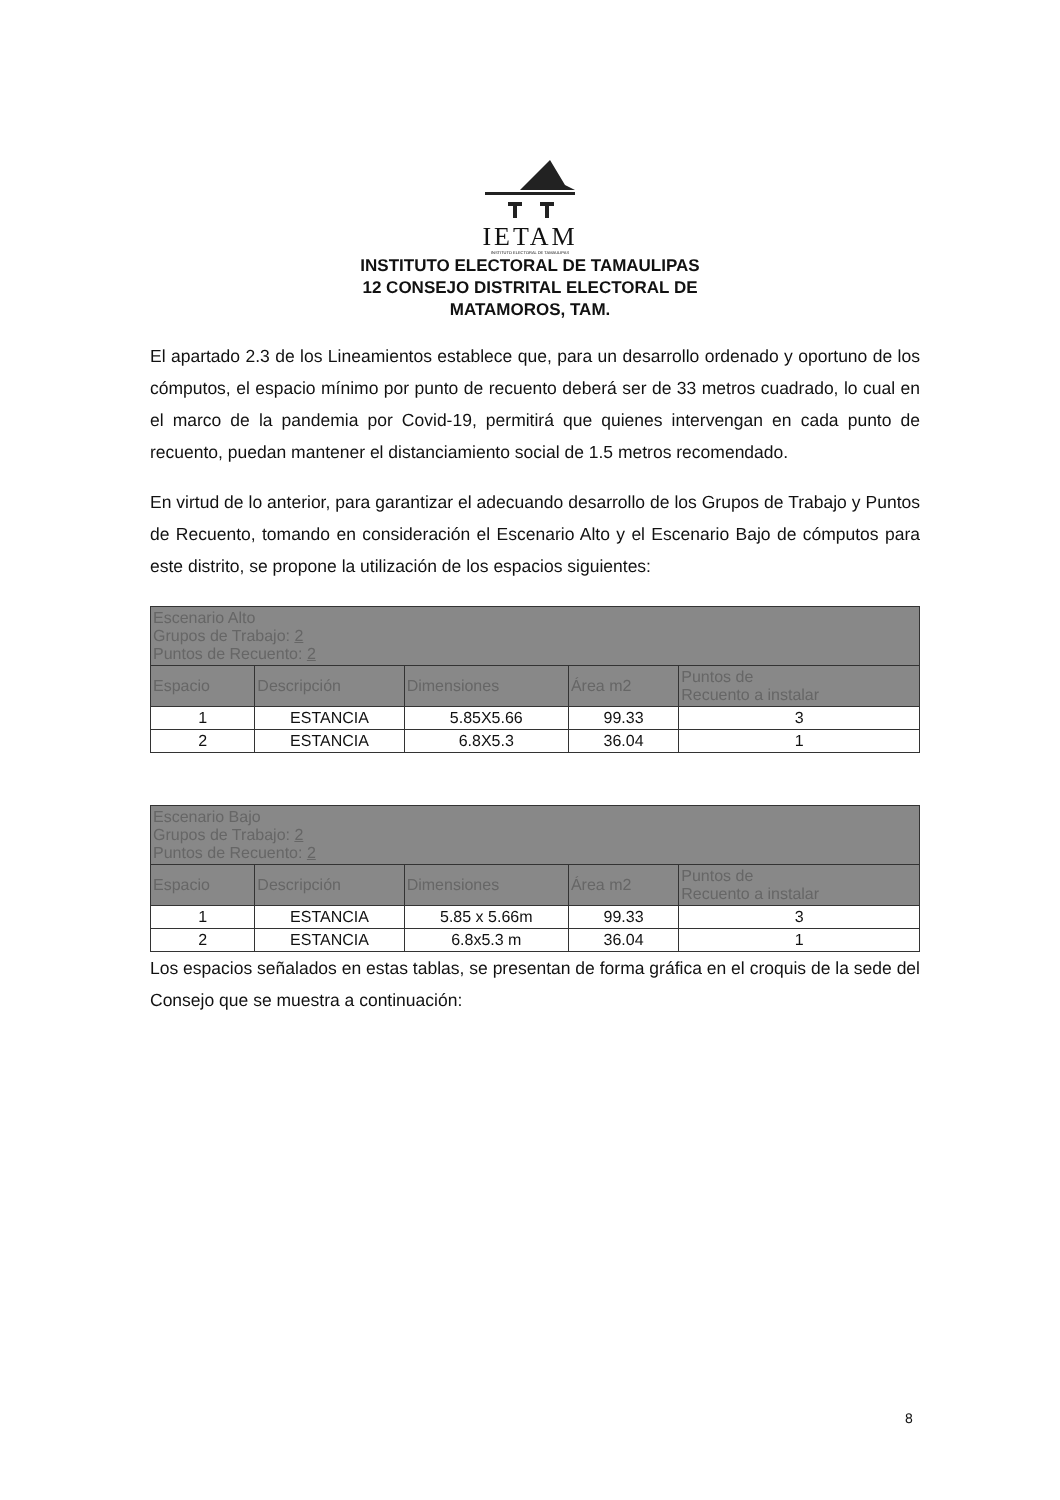IETAM
INSTITUTO ELECTORAL DE TAMAULIPAS
INSTITUTO ELECTORAL DE TAMAULIPAS
12 CONSEJO DISTRITAL ELECTORAL DE
MATAMOROS, TAM.
El apartado 2.3 de los Lineamientos establece que, para un desarrollo ordenado y oportuno de los cómputos, el espacio mínimo por punto de recuento deberá ser de 33 metros cuadrado, lo cual en el marco de la pandemia por Covid-19, permitirá que quienes intervengan en cada punto de recuento, puedan mantener el distanciamiento social de 1.5 metros recomendado.
En virtud de lo anterior, para garantizar el adecuando desarrollo de los Grupos de Trabajo y Puntos de Recuento, tomando en consideración el Escenario Alto y el Escenario Bajo de cómputos para este distrito, se propone la utilización de los espacios siguientes:
| Escenario Alto Grupos de Trabajo: 2 Puntos de Recuento: 2 | | | | |
| --- | --- | --- | --- | --- |
| Espacio | Descripción | Dimensiones | Área m2 | Puntos de Recuento a instalar |
| 1 | ESTANCIA | 5.85X5.66 | 99.33 | 3 |
| 2 | ESTANCIA | 6.8X5.3 | 36.04 | 1 |
| Escenario Bajo Grupos de Trabajo: 2 Puntos de Recuento: 2 | | | | |
| --- | --- | --- | --- | --- |
| Espacio | Descripción | Dimensiones | Área m2 | Puntos de Recuento a instalar |
| 1 | ESTANCIA | 5.85 x 5.66m | 99.33 | 3 |
| 2 | ESTANCIA | 6.8x5.3 m | 36.04 | 1 |
Los espacios señalados en estas tablas, se presentan de forma gráfica en el croquis de la sede del Consejo que se muestra a continuación:
8